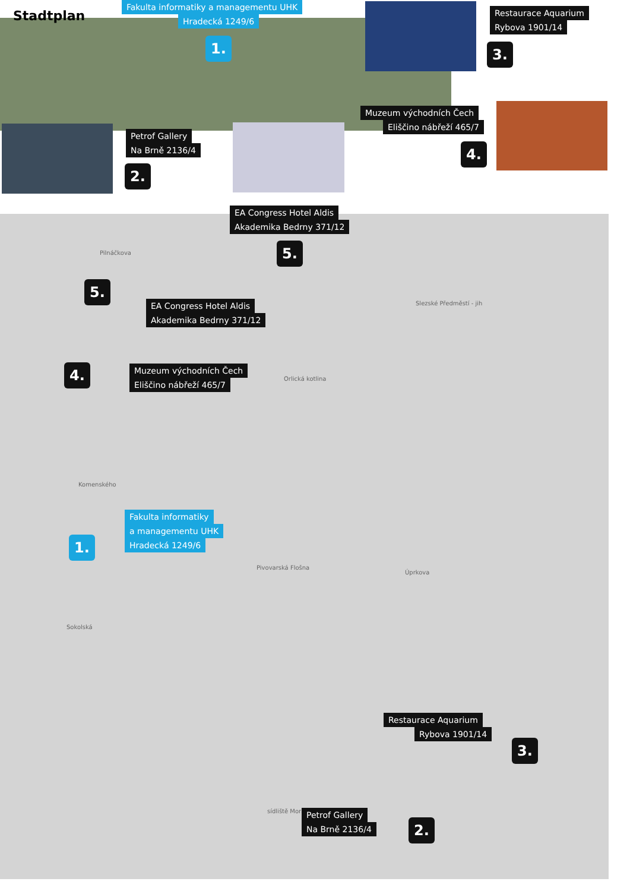Stadtplan
Fakulta informatiky a managementu UHK
Hradecká 1249/6
1.
Restaurace Aquarium
Rybova 1901/14
3.
Muzeum východních Čech
Eliščino nábřeží 465/7
Petrof Gallery
Na Brně 2136/4
2.
4.
EA Congress Hotel Aldis
Akademika Bedrny 371/12
5.
Pilnáčkova
5.
EA Congress Hotel Aldis
Akademika Bedrny 371/12
Slezské Předměstí - jih
4.
Muzeum východních Čech
Eliščino nábřeží 465/7
Orlická kotlina
Komenského
Fakulta informatiky
a managementu UHK
Hradecká 1249/6
1.
Pivovarská Flošna
Úprkova
Sokolská
Restaurace Aquarium
Rybova 1901/14
3.
sídliště Moravské
Petrof Gallery
Na Brně 2136/4
2.